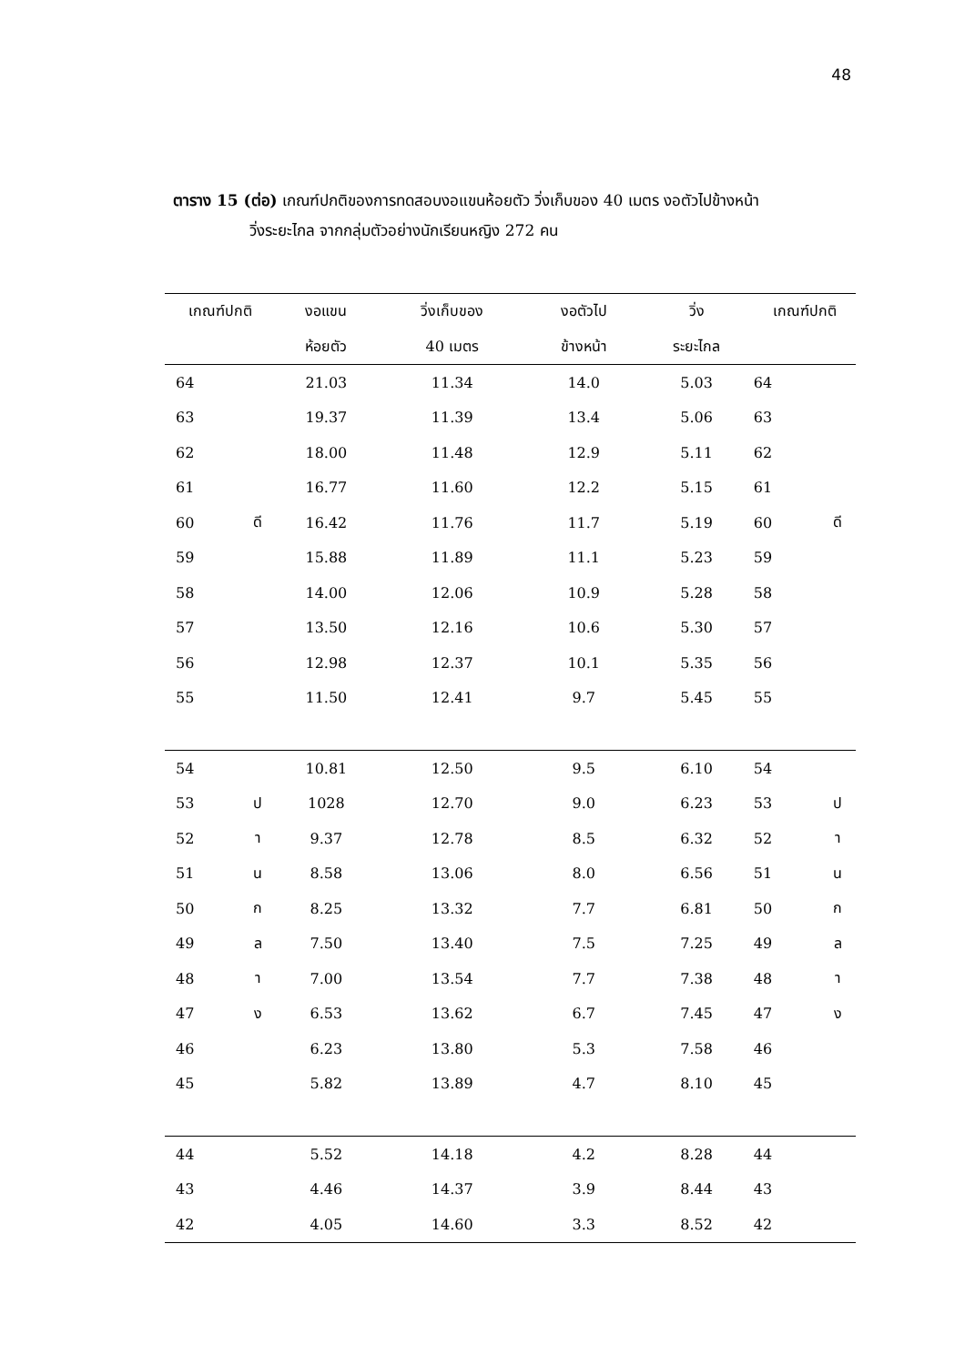48
ตาราง 15 (ต่อ) เกณฑ์ปกติของการทดสอบงอแขนห้อยตัว วิ่งเก็บของ 40 เมตร งอตัวไปข้างหน้า
วิ่งระยะไกล จากกลุ่มตัวอย่างนักเรียนหญิง 272 คน
| เกณฑ์ปกติ | | งอแขน | วิ่งเก็บของ | งอตัวไป | วิ่ง | เกณฑ์ปกติ | |
| --- | --- | --- | --- | --- | --- | --- | --- |
| | | ห้อยตัว | 40 เมตร | ข้างหน้า | ระยะไกล | | |
| 64 | | 21.03 | 11.34 | 14.0 | 5.03 | 64 | |
| 63 | | 19.37 | 11.39 | 13.4 | 5.06 | 63 | |
| 62 | | 18.00 | 11.48 | 12.9 | 5.11 | 62 | |
| 61 | | 16.77 | 11.60 | 12.2 | 5.15 | 61 | |
| 60 | ดี | 16.42 | 11.76 | 11.7 | 5.19 | 60 | ดี |
| 59 | | 15.88 | 11.89 | 11.1 | 5.23 | 59 | |
| 58 | | 14.00 | 12.06 | 10.9 | 5.28 | 58 | |
| 57 | | 13.50 | 12.16 | 10.6 | 5.30 | 57 | |
| 56 | | 12.98 | 12.37 | 10.1 | 5.35 | 56 | |
| 55 | | 11.50 | 12.41 | 9.7 | 5.45 | 55 | |
| 54 | | 10.81 | 12.50 | 9.5 | 6.10 | 54 | |
| 53 | ป | 1028 | 12.70 | 9.0 | 6.23 | 53 | ป |
| 52 | า | 9.37 | 12.78 | 8.5 | 6.32 | 52 | า |
| 51 | น | 8.58 | 13.06 | 8.0 | 6.56 | 51 | น |
| 50 | ก | 8.25 | 13.32 | 7.7 | 6.81 | 50 | ก |
| 49 | ล | 7.50 | 13.40 | 7.5 | 7.25 | 49 | ล |
| 48 | า | 7.00 | 13.54 | 7.7 | 7.38 | 48 | า |
| 47 | ง | 6.53 | 13.62 | 6.7 | 7.45 | 47 | ง |
| 46 | | 6.23 | 13.80 | 5.3 | 7.58 | 46 | |
| 45 | | 5.82 | 13.89 | 4.7 | 8.10 | 45 | |
| 44 | | 5.52 | 14.18 | 4.2 | 8.28 | 44 | |
| 43 | | 4.46 | 14.37 | 3.9 | 8.44 | 43 | |
| 42 | | 4.05 | 14.60 | 3.3 | 8.52 | 42 | |